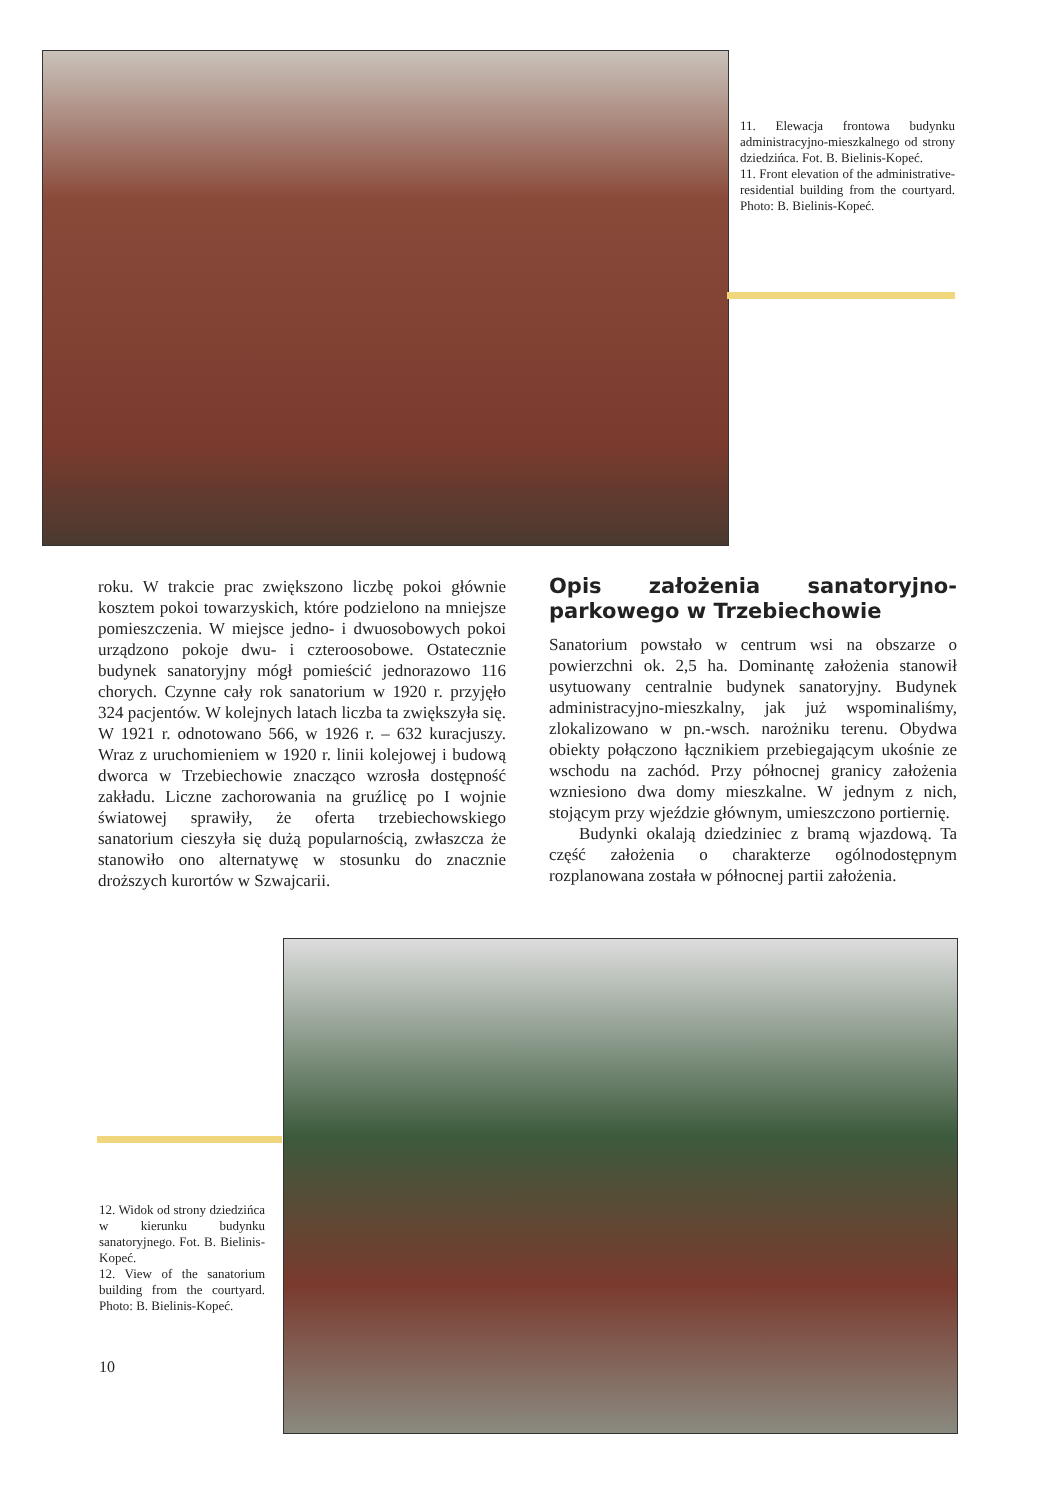11. Elewacja frontowa budynku administracyjno-mieszkalnego od strony dziedzińca. Fot. B. Bielinis-Kopeć.
11. Front elevation of the administrative-residential building from the courtyard. Photo: B. Bielinis-Kopeć.
roku. W trakcie prac zwiększono liczbę pokoi głównie kosztem pokoi towarzyskich, które podzielono na mniejsze pomieszczenia. W miejsce jedno- i dwuosobowych pokoi urządzono pokoje dwu- i czteroosobowe. Ostatecznie budynek sanatoryjny mógł pomieścić jednorazowo 116 chorych. Czynne cały rok sanatorium w 1920 r. przyjęło 324 pacjentów. W kolejnych latach liczba ta zwiększyła się. W 1921 r. odnotowano 566, w 1926 r. – 632 kuracjuszy. Wraz z uruchomieniem w 1920 r. linii kolejowej i budową dworca w Trzebiechowie znacząco wzrosła dostępność zakładu. Liczne zachorowania na gruźlicę po I wojnie światowej sprawiły, że oferta trzebiechowskiego sanatorium cieszyła się dużą popularnością, zwłaszcza że stanowiło ono alternatywę w stosunku do znacznie droższych kurortów w Szwajcarii.
Opis założenia sanatoryjno-parkowego w Trzebiechowie
Sanatorium powstało w centrum wsi na obszarze o powierzchni ok. 2,5 ha. Dominantę założenia stanowił usytuowany centralnie budynek sanatoryjny. Budynek administracyjno-mieszkalny, jak już wspominaliśmy, zlokalizowano w pn.-wsch. narożniku terenu. Obydwa obiekty połączono łącznikiem przebiegającym ukośnie ze wschodu na zachód. Przy północnej granicy założenia wzniesiono dwa domy mieszkalne. W jednym z nich, stojącym przy wjeździe głównym, umieszczono portiernię.
Budynki okalają dziedziniec z bramą wjazdową. Ta część założenia o charakterze ogólnodostępnym rozplanowana została w północnej partii założenia.
12. Widok od strony dziedzińca w kierunku budynku sanatoryjnego. Fot. B. Bielinis-Kopeć.
12. View of the sanatorium building from the courtyard. Photo: B. Bielinis-Kopeć.
10